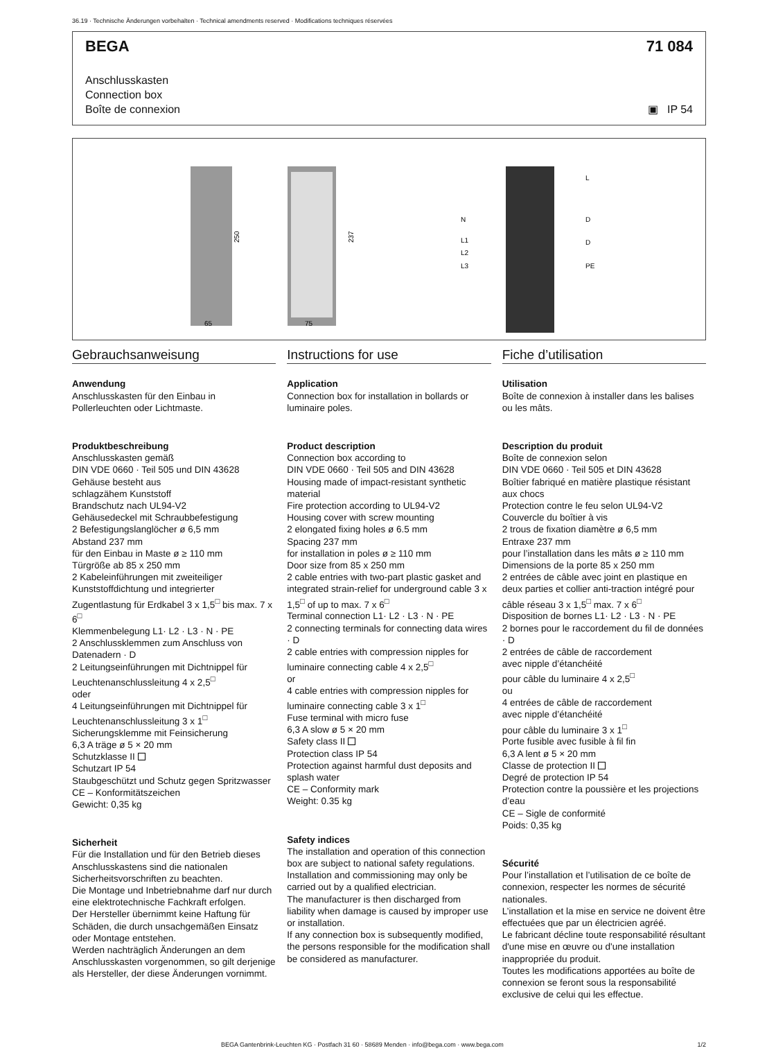36.19 · Technische Änderungen vorbehalten · Technical amendments reserved · Modifications techniques réservées
BEGA 71 084
Anschlusskasten
Connection box
Boîte de connexion
▣ IP 54
250
237
65
75
N
L1
L2
L3
L
D
D
PE
Gebrauchsanweisung
Anwendung
Anschlusskasten für den Einbau in Pollerleuchten oder Lichtmaste.
Produktbeschreibung
Anschlusskasten gemäß
DIN VDE 0660 · Teil 505 und DIN 43628
Gehäuse besteht aus
schlagzähem Kunststoff
Brandschutz nach UL94-V2
Gehäusedeckel mit Schraubbefestigung
2 Befestigungslanglöcher ø 6,5 mm
Abstand 237 mm
für den Einbau in Maste ø ≥ 110 mm
Türgröße ab 85 x 250 mm
2 Kabeleinführungen mit zweiteiliger Kunststoffdichtung und integrierter Zugentlastung für Erdkabel 3 x 1,5<sup>□</sup> bis max. 7 x 6<sup>□</sup>
Klemmenbelegung L1· L2 · L3 · N · PE
2 Anschlussklemmen zum Anschluss von Datenadern · D
2 Leitungseinführungen mit Dichtnippel für Leuchtenanschlussleitung 4 x 2,5<sup>□</sup>
oder
4 Leitungseinführungen mit Dichtnippel für Leuchtenanschlussleitung 3 x 1<sup>□</sup>
Sicherungsklemme mit Feinsicherung
6,3 A träge ø 5 × 20 mm
Schutzklasse II
Schutzart IP 54
Staubgeschützt und Schutz gegen Spritzwasser
CE – Konformitätszeichen
Gewicht: 0,35 kg
Sicherheit
Für die Installation und für den Betrieb dieses Anschlusskastens sind die nationalen Sicherheitsvorschriften zu beachten.
Die Montage und Inbetriebnahme darf nur durch eine elektrotechnische Fachkraft erfolgen.
Der Hersteller übernimmt keine Haftung für Schäden, die durch unsachgemäßen Einsatz oder Montage entstehen.
Werden nachträglich Änderungen an dem Anschlusskasten vorgenommen, so gilt derjenige als Hersteller, der diese Änderungen vornimmt.
Instructions for use
Application
Connection box for installation in bollards or luminaire poles.
Product description
Connection box according to
DIN VDE 0660 · Teil 505 and DIN 43628
Housing made of impact-resistant synthetic material
Fire protection according to UL94-V2
Housing cover with screw mounting
2 elongated fixing holes ø 6.5 mm
Spacing 237 mm
for installation in poles ø ≥ 110 mm
Door size from 85 x 250 mm
2 cable entries with two-part plastic gasket and integrated strain-relief for underground cable 3 x 1,5<sup>□</sup> of up to max. 7 x 6<sup>□</sup>
Terminal connection L1· L2 · L3 · N · PE
2 connecting terminals for connecting data wires · D
2 cable entries with compression nipples for luminaire connecting cable 4 x 2,5<sup>□</sup>
or
4 cable entries with compression nipples for luminaire connecting cable 3 x 1<sup>□</sup>
Fuse terminal with micro fuse
6,3 A slow ø 5 × 20 mm
Safety class II
Protection class IP 54
Protection against harmful dust deposits and splash water
CE – Conformity mark
Weight: 0.35 kg
Safety indices
The installation and operation of this connection box are subject to national safety regulations.
Installation and commissioning may only be carried out by a qualified electrician.
The manufacturer is then discharged from liability when damage is caused by improper use or installation.
If any connection box is subsequently modified, the persons responsible for the modification shall be considered as manufacturer.
Fiche d’utilisation
Utilisation
Boîte de connexion à installer dans les balises ou les mâts.
Description du produit
Boîte de connexion selon
DIN VDE 0660 · Teil 505 et DIN 43628
Boîtier fabriqué en matière plastique résistant aux chocs
Protection contre le feu selon UL94-V2
Couvercle du boîtier à vis
2 trous de fixation diamètre ø 6,5 mm
Entraxe 237 mm
pour l’installation dans les mâts ø ≥ 110 mm
Dimensions de la porte 85 x 250 mm
2 entrées de câble avec joint en plastique en deux parties et collier anti-traction intégré pour câble réseau 3 x 1,5<sup>□</sup> max. 7 x 6<sup>□</sup>
Disposition de bornes L1· L2 · L3 · N · PE
2 bornes pour le raccordement du fil de données · D
2 entrées de câble de raccordement
avec nipple d’étanchéité
pour câble du luminaire 4 x 2,5<sup>□</sup>
ou
4 entrées de câble de raccordement
avec nipple d’étanchéité
pour câble du luminaire 3 x 1<sup>□</sup>
Porte fusible avec fusible à fil fin
6,3 A lent ø 5 × 20 mm
Classe de protection II
Degré de protection IP 54
Protection contre la poussière et les projections d’eau
CE – Sigle de conformité
Poids: 0,35 kg
Sécurité
Pour l’installation et l’utilisation de ce boîte de connexion, respecter les normes de sécurité nationales.
L’installation et la mise en service ne doivent être effectuées que par un électricien agréé.
Le fabricant décline toute responsabilité résultant d'une mise en œuvre ou d'une installation inappropriée du produit.
Toutes les modifications apportées au boîte de connexion se feront sous la responsabilité exclusive de celui qui les effectue.
BEGA Gantenbrink-Leuchten KG · Postfach 31 60 · 58689 Menden · info@bega.com · www.bega.com 1/2